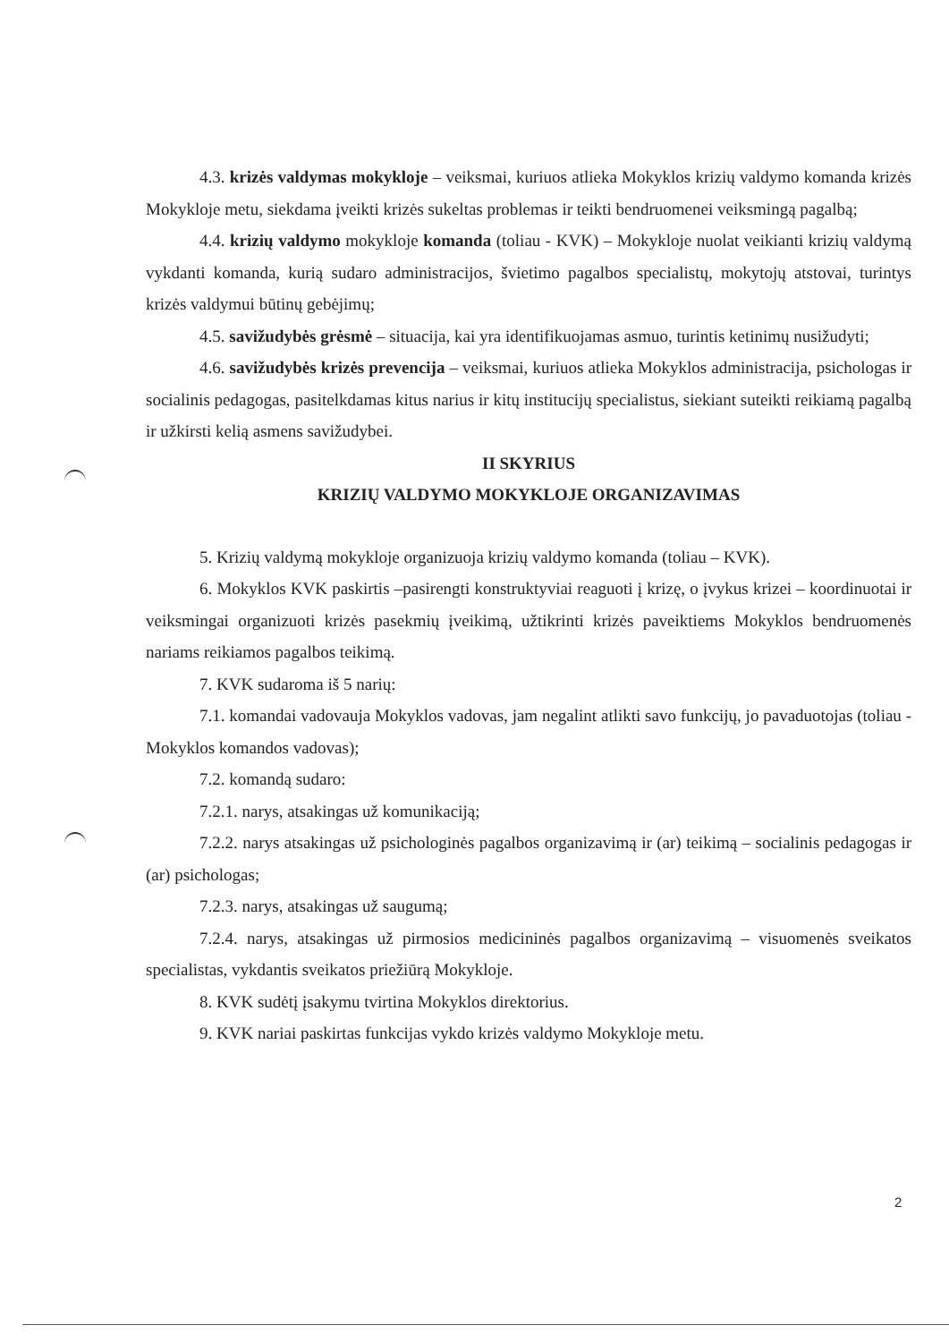4.3. krizės valdymas mokykloje – veiksmai, kuriuos atlieka Mokyklos krizių valdymo komanda krizės Mokykloje metu, siekdama įveikti krizės sukeltas problemas ir teikti bendruomenei veiksmingą pagalbą;
4.4. krizių valdymo mokykloje komanda (toliau - KVK) – Mokykloje nuolat veikianti krizių valdymą vykdanti komanda, kurią sudaro administracijos, švietimo pagalbos specialistų, mokytojų atstovai, turintys krizės valdymui būtinų gebėjimų;
4.5. savižudybės grėsmė – situacija, kai yra identifikuojamas asmuo, turintis ketinimų nusižudyti;
4.6. savižudybės krizės prevencija – veiksmai, kuriuos atlieka Mokyklos administracija, psichologas ir socialinis pedagogas, pasitelkdamas kitus narius ir kitų institucijų specialistus, siekiant suteikti reikiamą pagalbą ir užkirsti kelią asmens savižudybei.
II SKYRIUS
KRIZIŲ VALDYMO MOKYKLOJE ORGANIZAVIMAS
5. Krizių valdymą mokykloje organizuoja krizių valdymo komanda (toliau – KVK).
6. Mokyklos KVK paskirtis –pasirengti konstruktyviai reaguoti į krizę, o įvykus krizei – koordinuotai ir veiksmingai organizuoti krizės pasekmių įveikimą, užtikrinti krizės paveiktiems Mokyklos bendruomenės nariams reikiamos pagalbos teikimą.
7. KVK sudaroma iš 5 narių:
7.1. komandai vadovauja Mokyklos vadovas, jam negalint atlikti savo funkcijų, jo pavaduotojas (toliau - Mokyklos komandos vadovas);
7.2. komandą sudaro:
7.2.1. narys, atsakingas už komunikaciją;
7.2.2. narys atsakingas už psichologinės pagalbos organizavimą ir (ar) teikimą – socialinis pedagogas ir (ar) psichologas;
7.2.3. narys, atsakingas už saugumą;
7.2.4. narys, atsakingas už pirmosios medicininės pagalbos organizavimą – visuomenės sveikatos specialistas, vykdantis sveikatos priežiūrą Mokykloje.
8. KVK sudėtį įsakymu tvirtina Mokyklos direktorius.
9. KVK nariai paskirtas funkcijas vykdo krizės valdymo Mokykloje metu.
2